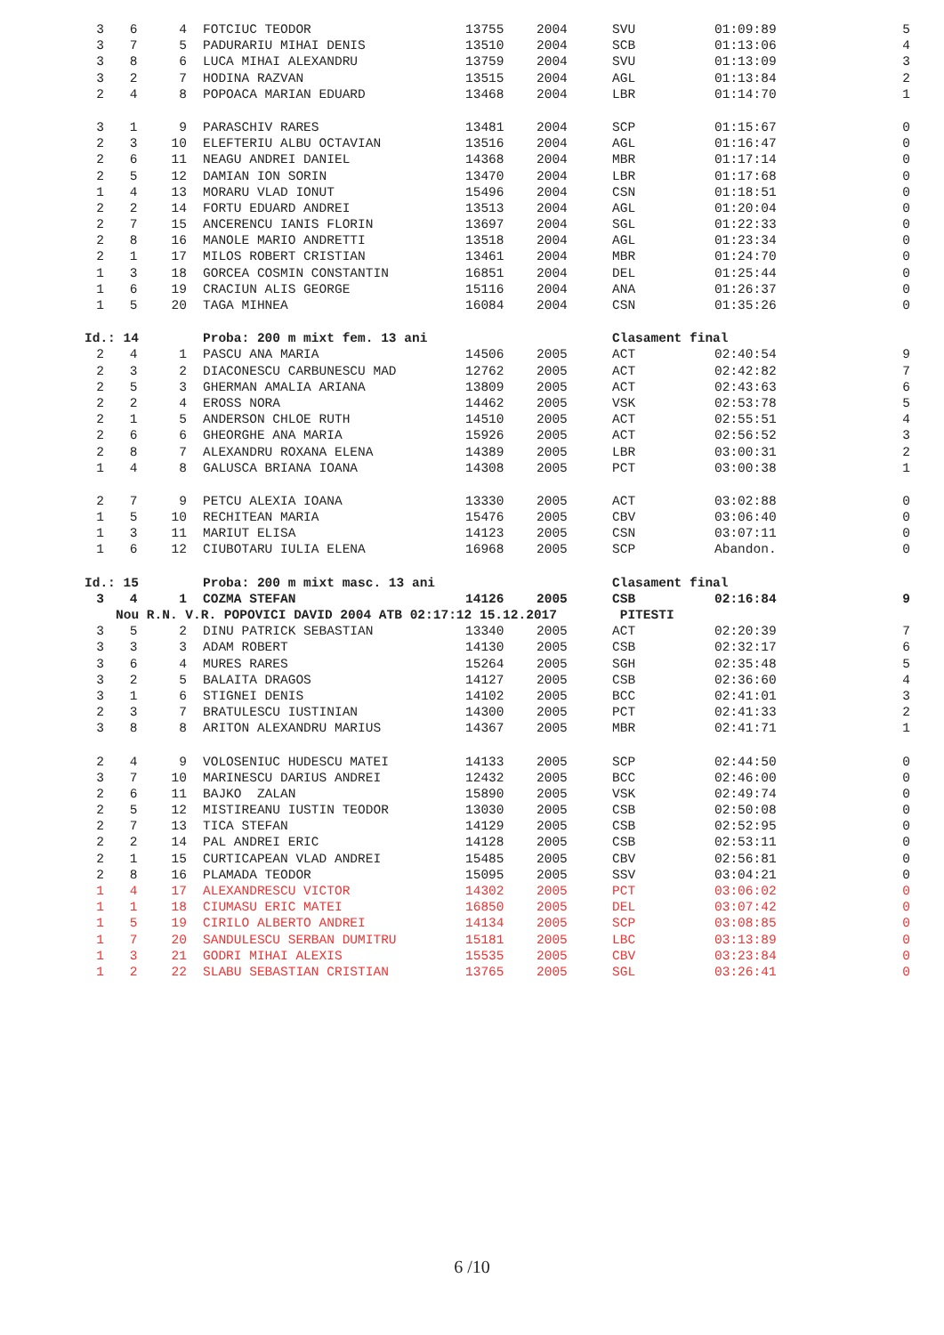| 3 | 6 | 4 | FOTCIUC TEODOR | 13755 | 2004 | SVU | 01:09:89 | 5 |
| 3 | 7 | 5 | PADURARIU MIHAI DENIS | 13510 | 2004 | SCB | 01:13:06 | 4 |
| 3 | 8 | 6 | LUCA MIHAI ALEXANDRU | 13759 | 2004 | SVU | 01:13:09 | 3 |
| 3 | 2 | 7 | HODINA RAZVAN | 13515 | 2004 | AGL | 01:13:84 | 2 |
| 2 | 4 | 8 | POPOACA MARIAN EDUARD | 13468 | 2004 | LBR | 01:14:70 | 1 |
| 3 | 1 | 9 | PARASCHIV RARES | 13481 | 2004 | SCP | 01:15:67 | 0 |
| 2 | 3 | 10 | ELEFTERIU ALBU OCTAVIAN | 13516 | 2004 | AGL | 01:16:47 | 0 |
| 2 | 6 | 11 | NEAGU ANDREI DANIEL | 14368 | 2004 | MBR | 01:17:14 | 0 |
| 2 | 5 | 12 | DAMIAN ION SORIN | 13470 | 2004 | LBR | 01:17:68 | 0 |
| 1 | 4 | 13 | MORARU VLAD IONUT | 15496 | 2004 | CSN | 01:18:51 | 0 |
| 2 | 2 | 14 | FORTU EDUARD ANDREI | 13513 | 2004 | AGL | 01:20:04 | 0 |
| 2 | 7 | 15 | ANCERENCU IANIS FLORIN | 13697 | 2004 | SGL | 01:22:33 | 0 |
| 2 | 8 | 16 | MANOLE MARIO ANDRETTI | 13518 | 2004 | AGL | 01:23:34 | 0 |
| 2 | 1 | 17 | MILOS ROBERT CRISTIAN | 13461 | 2004 | MBR | 01:24:70 | 0 |
| 1 | 3 | 18 | GORCEA COSMIN CONSTANTIN | 16851 | 2004 | DEL | 01:25:44 | 0 |
| 1 | 6 | 19 | CRACIUN ALIS GEORGE | 15116 | 2004 | ANA | 01:26:37 | 0 |
| 1 | 5 | 20 | TAGA MIHNEA | 16084 | 2004 | CSN | 01:35:26 | 0 |
| Id.: 14 | | | Proba: 200 m mixt fem. 13 ani | | | Clasament final | | |
| 2 | 4 | 1 | PASCU ANA MARIA | 14506 | 2005 | ACT | 02:40:54 | 9 |
| 2 | 3 | 2 | DIACONESCU CARBUNESCU MAD | 12762 | 2005 | ACT | 02:42:82 | 7 |
| 2 | 5 | 3 | GHERMAN AMALIA ARIANA | 13809 | 2005 | ACT | 02:43:63 | 6 |
| 2 | 2 | 4 | EROSS NORA | 14462 | 2005 | VSK | 02:53:78 | 5 |
| 2 | 1 | 5 | ANDERSON CHLOE RUTH | 14510 | 2005 | ACT | 02:55:51 | 4 |
| 2 | 6 | 6 | GHEORGHE ANA MARIA | 15926 | 2005 | ACT | 02:56:52 | 3 |
| 2 | 8 | 7 | ALEXANDRU ROXANA ELENA | 14389 | 2005 | LBR | 03:00:31 | 2 |
| 1 | 4 | 8 | GALUSCA BRIANA IOANA | 14308 | 2005 | PCT | 03:00:38 | 1 |
| 2 | 7 | 9 | PETCU ALEXIA IOANA | 13330 | 2005 | ACT | 03:02:88 | 0 |
| 1 | 5 | 10 | RECHITEAN MARIA | 15476 | 2005 | CBV | 03:06:40 | 0 |
| 1 | 3 | 11 | MARIUT ELISA | 14123 | 2005 | CSN | 03:07:11 | 0 |
| 1 | 6 | 12 | CIUBOTARU IULIA ELENA | 16968 | 2005 | SCP | Abandon. | 0 |
| Id.: 15 | | | Proba: 200 m mixt masc. 13 ani | | | Clasament final | | |
| 3 | 4 | 1 | COZMA STEFAN | 14126 | 2005 | CSB | 02:16:84 | 9 |
| | Nou R.N. V.R. POPOVICI DAVID 2004 ATB 02:17:12 15.12.2017 | | | | | PITESTI | | |
| 3 | 5 | 2 | DINU PATRICK SEBASTIAN | 13340 | 2005 | ACT | 02:20:39 | 7 |
| 3 | 3 | 3 | ADAM ROBERT | 14130 | 2005 | CSB | 02:32:17 | 6 |
| 3 | 6 | 4 | MURES RARES | 15264 | 2005 | SGH | 02:35:48 | 5 |
| 3 | 2 | 5 | BALAITA DRAGOS | 14127 | 2005 | CSB | 02:36:60 | 4 |
| 3 | 1 | 6 | STIGNEI DENIS | 14102 | 2005 | BCC | 02:41:01 | 3 |
| 2 | 3 | 7 | BRATULESCU IUSTINIAN | 14300 | 2005 | PCT | 02:41:33 | 2 |
| 3 | 8 | 8 | ARITON ALEXANDRU MARIUS | 14367 | 2005 | MBR | 02:41:71 | 1 |
| 2 | 4 | 9 | VOLOSENIUC HUDESCU MATEI | 14133 | 2005 | SCP | 02:44:50 | 0 |
| 3 | 7 | 10 | MARINESCU DARIUS ANDREI | 12432 | 2005 | BCC | 02:46:00 | 0 |
| 2 | 6 | 11 | BAJKO ZALAN | 15890 | 2005 | VSK | 02:49:74 | 0 |
| 2 | 5 | 12 | MISTIREANU IUSTIN TEODOR | 13030 | 2005 | CSB | 02:50:08 | 0 |
| 2 | 7 | 13 | TICA STEFAN | 14129 | 2005 | CSB | 02:52:95 | 0 |
| 2 | 2 | 14 | PAL ANDREI ERIC | 14128 | 2005 | CSB | 02:53:11 | 0 |
| 2 | 1 | 15 | CURTICAPEAN VLAD ANDREI | 15485 | 2005 | CBV | 02:56:81 | 0 |
| 2 | 8 | 16 | PLAMADA TEODOR | 15095 | 2005 | SSV | 03:04:21 | 0 |
| 1 | 4 | 17 | ALEXANDRESCU VICTOR | 14302 | 2005 | PCT | 03:06:02 | 0 |
| 1 | 1 | 18 | CIUMASU ERIC MATEI | 16850 | 2005 | DEL | 03:07:42 | 0 |
| 1 | 5 | 19 | CIRILO ALBERTO ANDREI | 14134 | 2005 | SCP | 03:08:85 | 0 |
| 1 | 7 | 20 | SANDULESCU SERBAN DUMITRU | 15181 | 2005 | LBC | 03:13:89 | 0 |
| 1 | 3 | 21 | GODRI MIHAI ALEXIS | 15535 | 2005 | CBV | 03:23:84 | 0 |
| 1 | 2 | 22 | SLABU SEBASTIAN CRISTIAN | 13765 | 2005 | SGL | 03:26:41 | 0 |
6 /10